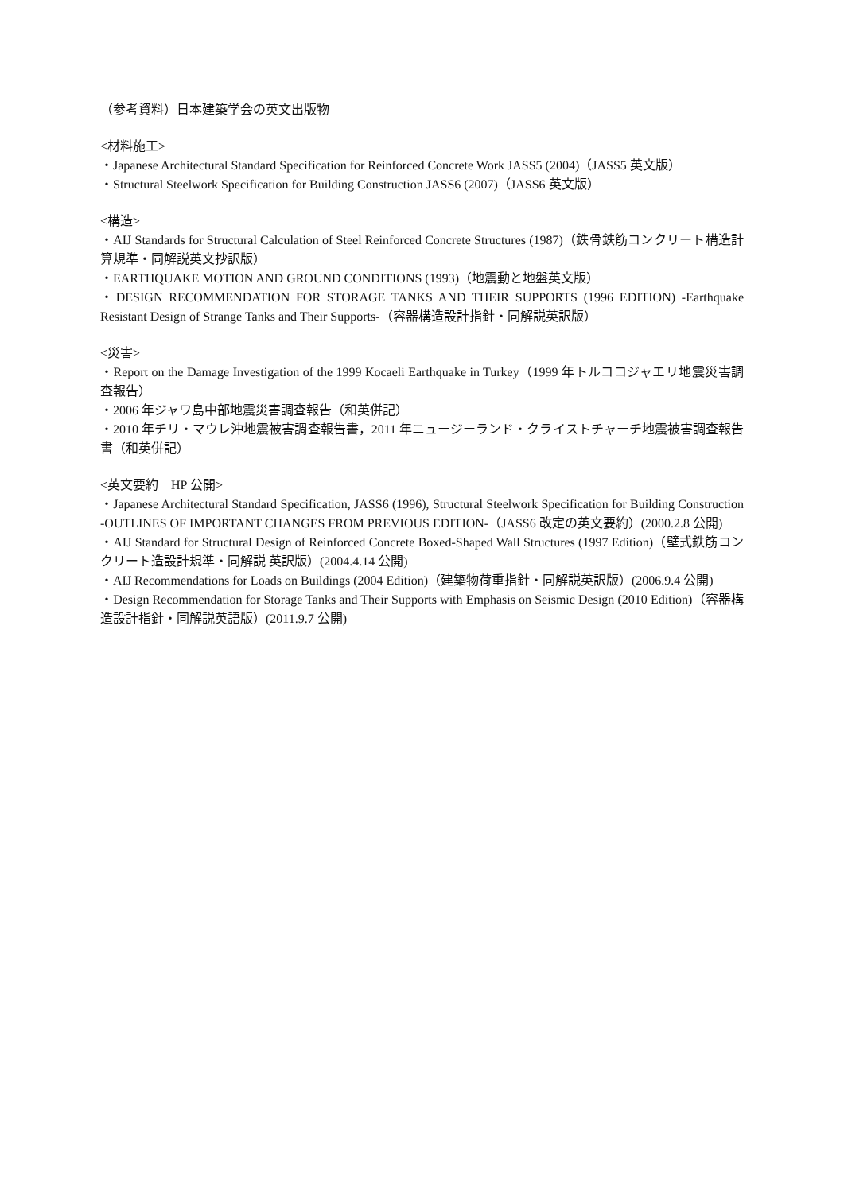（参考資料）日本建築学会の英文出版物
<材料施工>
・Japanese Architectural Standard Specification for Reinforced Concrete Work JASS5 (2004)（JASS5 英文版）
・Structural Steelwork Specification for Building Construction JASS6 (2007)（JASS6 英文版）
<構造>
・AIJ Standards for Structural Calculation of Steel Reinforced Concrete Structures (1987)（鉄骨鉄筋コンクリート構造計算規準・同解説英文抄訳版）
・EARTHQUAKE MOTION AND GROUND CONDITIONS (1993)（地震動と地盤英文版）
・DESIGN RECOMMENDATION FOR STORAGE TANKS AND THEIR SUPPORTS (1996 EDITION) -Earthquake Resistant Design of Strange Tanks and Their Supports-（容器構造設計指針・同解説英訳版）
<災害>
・Report on the Damage Investigation of the 1999 Kocaeli Earthquake in Turkey（1999 年トルココジャエリ地震災害調査報告）
・2006 年ジャワ島中部地震災害調査報告（和英併記）
・2010 年チリ・マウレ沖地震被害調査報告書，2011 年ニュージーランド・クライストチャーチ地震被害調査報告書（和英併記）
<英文要約　HP 公開>
・Japanese Architectural Standard Specification, JASS6 (1996), Structural Steelwork Specification for Building Construction -OUTLINES OF IMPORTANT CHANGES FROM PREVIOUS EDITION-（JASS6 改定の英文要約）(2000.2.8 公開)
・AIJ Standard for Structural Design of Reinforced Concrete Boxed-Shaped Wall Structures (1997 Edition)（壁式鉄筋コンクリート造設計規準・同解説 英訳版）(2004.4.14 公開)
・AIJ Recommendations for Loads on Buildings (2004 Edition)（建築物荷重指針・同解説英訳版）(2006.9.4 公開)
・Design Recommendation for Storage Tanks and Their Supports with Emphasis on Seismic Design (2010 Edition)（容器構造設計指針・同解説英語版）(2011.9.7 公開)